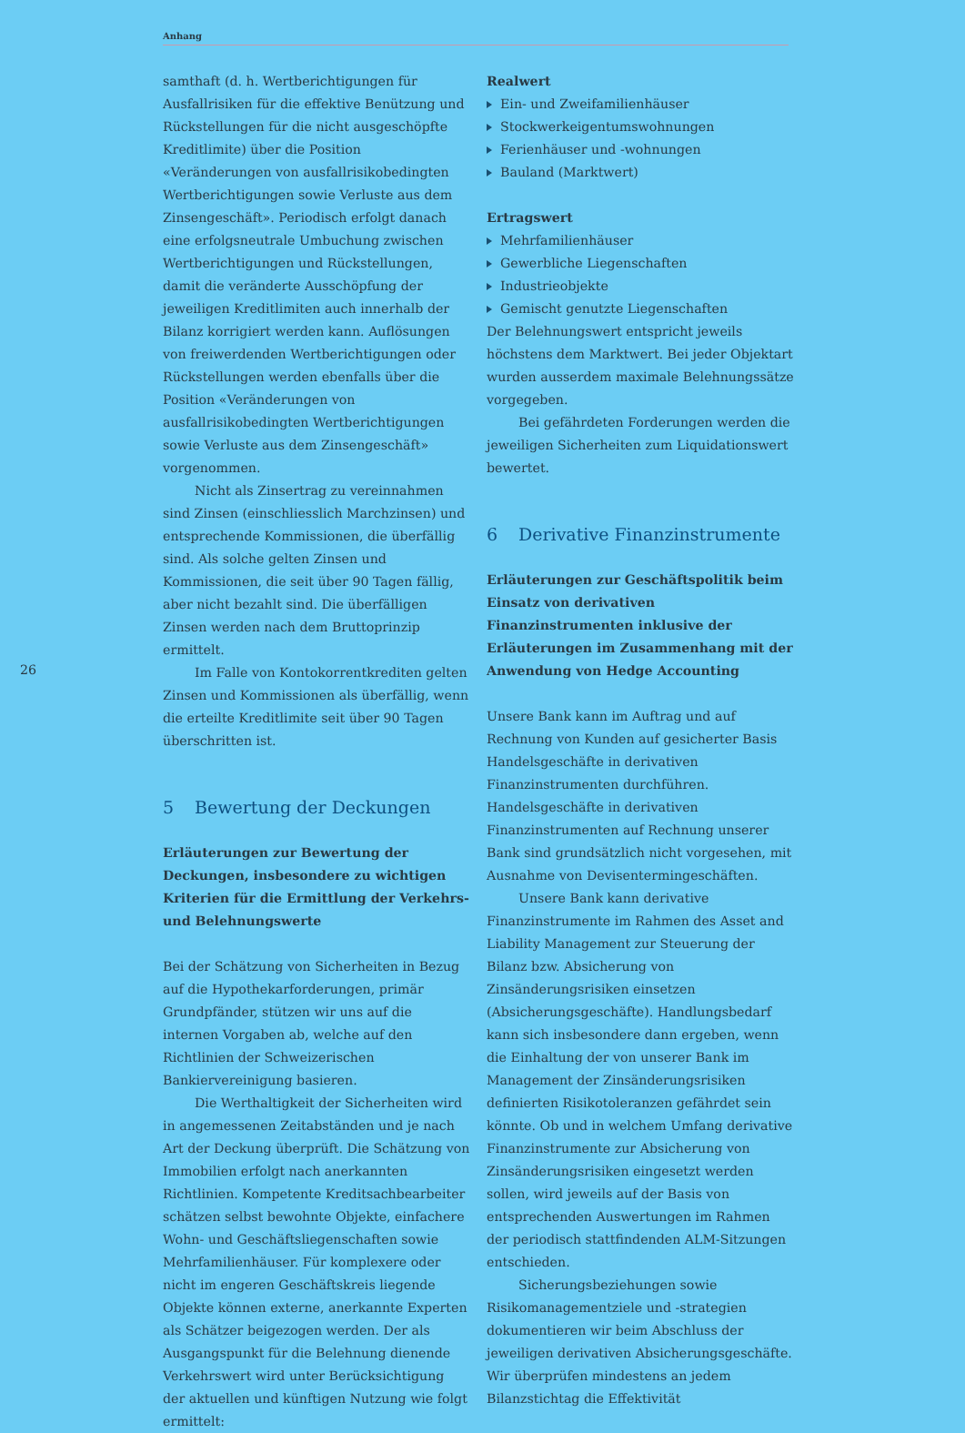Anhang
26
samthaft (d. h. Wertberichtigungen für Ausfallrisiken für die effektive Benützung und Rückstellungen für die nicht ausgeschöpfte Kreditlimite) über die Position «Veränderungen von ausfallrisikobedingten Wertberichtigungen sowie Verluste aus dem Zinsengeschäft». Periodisch erfolgt danach eine erfolgsneutrale Umbuchung zwischen Wertberichtigungen und Rückstellungen, damit die veränderte Ausschöpfung der jeweiligen Kreditlimiten auch innerhalb der Bilanz korrigiert werden kann. Auflösungen von freiwerdenden Wertberichtigungen oder Rückstellungen werden ebenfalls über die Position «Veränderungen von ausfallrisikobedingten Wertberichtigungen sowie Verluste aus dem Zinsengeschäft» vorgenommen.
Nicht als Zinsertrag zu vereinnahmen sind Zinsen (einschliesslich Marchzinsen) und entsprechende Kommissionen, die überfällig sind. Als solche gelten Zinsen und Kommissionen, die seit über 90 Tagen fällig, aber nicht bezahlt sind. Die überfälligen Zinsen werden nach dem Bruttoprinzip ermittelt.
Im Falle von Kontokorrentkrediten gelten Zinsen und Kommissionen als überfällig, wenn die erteilte Kreditlimite seit über 90 Tagen überschritten ist.
5 Bewertung der Deckungen
Erläuterungen zur Bewertung der Deckungen, insbesondere zu wichtigen Kriterien für die Ermittlung der Verkehrs- und Belehnungswerte
Bei der Schätzung von Sicherheiten in Bezug auf die Hypothekarforderungen, primär Grundpfänder, stützen wir uns auf die internen Vorgaben ab, welche auf den Richtlinien der Schweizerischen Bankiervereinigung basieren.
Die Werthaltigkeit der Sicherheiten wird in angemessenen Zeitabständen und je nach Art der Deckung überprüft. Die Schätzung von Immobilien erfolgt nach anerkannten Richtlinien. Kompetente Kreditsachbearbeiter schätzen selbst bewohnte Objekte, einfachere Wohn- und Geschäftsliegenschaften sowie Mehrfamilienhäuser. Für komplexere oder nicht im engeren Geschäftskreis liegende Objekte können externe, anerkannte Experten als Schätzer beigezogen werden. Der als Ausgangspunkt für die Belehnung dienende Verkehrswert wird unter Berücksichtigung der aktuellen und künftigen Nutzung wie folgt ermittelt:
Realwert
Ein- und Zweifamilienhäuser
Stockwerkeigentumswohnungen
Ferienhäuser und -wohnungen
Bauland (Marktwert)
Ertragswert
Mehrfamilienhäuser
Gewerbliche Liegenschaften
Industrieobjekte
Gemischt genutzte Liegenschaften
Der Belehnungswert entspricht jeweils höchstens dem Marktwert. Bei jeder Objektart wurden ausserdem maximale Belehnungssätze vorgegeben.
Bei gefährdeten Forderungen werden die jeweiligen Sicherheiten zum Liquidationswert bewertet.
6 Derivative Finanzinstrumente
Erläuterungen zur Geschäftspolitik beim Einsatz von derivativen Finanzinstrumenten inklusive der Erläuterungen im Zusammenhang mit der Anwendung von Hedge Accounting
Unsere Bank kann im Auftrag und auf Rechnung von Kunden auf gesicherter Basis Handelsgeschäfte in derivativen Finanzinstrumenten durchführen. Handelsgeschäfte in derivativen Finanzinstrumenten auf Rechnung unserer Bank sind grundsätzlich nicht vorgesehen, mit Ausnahme von Devisentermingeschäften.
Unsere Bank kann derivative Finanzinstrumente im Rahmen des Asset and Liability Management zur Steuerung der Bilanz bzw. Absicherung von Zinsänderungsrisiken einsetzen (Absicherungsgeschäfte). Handlungsbedarf kann sich insbesondere dann ergeben, wenn die Einhaltung der von unserer Bank im Management der Zinsänderungsrisiken definierten Risikotoleranzen gefährdet sein könnte. Ob und in welchem Umfang derivative Finanzinstrumente zur Absicherung von Zinsänderungsrisiken eingesetzt werden sollen, wird jeweils auf der Basis von entsprechenden Auswertungen im Rahmen der periodisch stattfindenden ALM-Sitzungen entschieden.
Sicherungsbeziehungen sowie Risikomanagementziele und -strategien dokumentieren wir beim Abschluss der jeweiligen derivativen Absicherungsgeschäfte. Wir überprüfen mindestens an jedem Bilanzstichtag die Effektivität